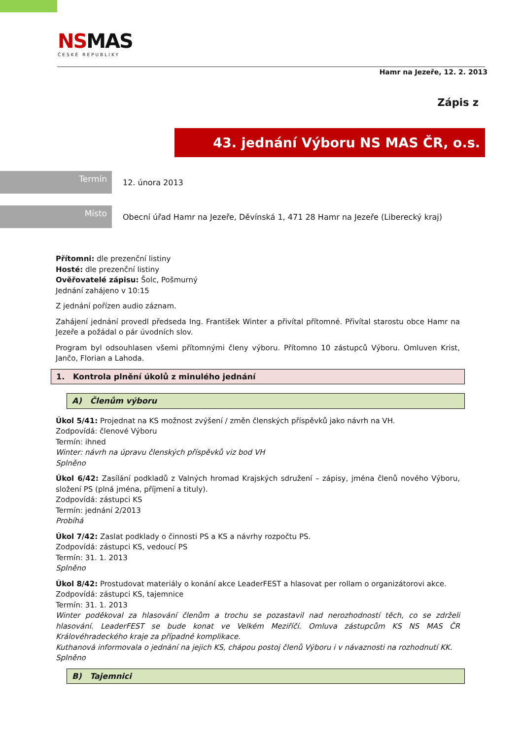NSMAS
ČESKÉ REPUBLIKY
Hamr na Jezeře, 12. 2. 2013
Zápis z
43. jednání Výboru NS MAS ČR, o.s.
Termín
12. února 2013
Místo
Obecní úřad Hamr na Jezeře, Děvínská 1, 471 28 Hamr na Jezeře (Liberecký kraj)
Přítomni: dle prezenční listiny
Hosté: dle prezenční listiny
Ověřovatelé zápisu: Šolc, Pošmurný
Jednání zahájeno v 10:15
Z jednání pořízen audio záznam.
Zahájení jednání provedl předseda Ing. František Winter a přivítal přítomné. Přivítal starostu obce Hamr na Jezeře a požádal o pár úvodních slov.
Program byl odsouhlasen všemi přítomnými členy výboru. Přítomno 10 zástupců Výboru. Omluven Krist, Jančo, Florian a Lahoda.
1. Kontrola plnění úkolů z minulého jednání
A) Členům výboru
Úkol 5/41: Projednat na KS možnost zvýšení / změn členských příspěvků jako návrh na VH.
Zodpovídá: členové Výboru
Termín: ihned
Winter: návrh na úpravu členských příspěvků viz bod VH
Splněno
Úkol 6/42: Zasílání podkladů z Valných hromad Krajských sdružení – zápisy, jména členů nového Výboru, složení PS (plná jména, příjmení a tituly).
Zodpovídá: zástupci KS
Termín: jednání 2/2013
Probíhá
Úkol 7/42: Zaslat podklady o činnosti PS a KS a návrhy rozpočtu PS.
Zodpovídá: zástupci KS, vedoucí PS
Termín: 31. 1. 2013
Splněno
Úkol 8/42: Prostudovat materiály o konání akce LeaderFEST a hlasovat per rollam o organizátorovi akce.
Zodpovídá: zástupci KS, tajemnice
Termín: 31. 1. 2013
Winter poděkoval za hlasování členům a trochu se pozastavil nad nerozhodností těch, co se zdrželi hlasování. LeaderFEST se bude konat ve Velkém Meziříčí. Omluva zástupcům KS NS MAS ČR Královéhradeckého kraje za případné komplikace.
Kuthanová informovala o jednání na jejich KS, chápou postoj členů Výboru i v návaznosti na rozhodnutí KK.
Splněno
B) Tajemnici